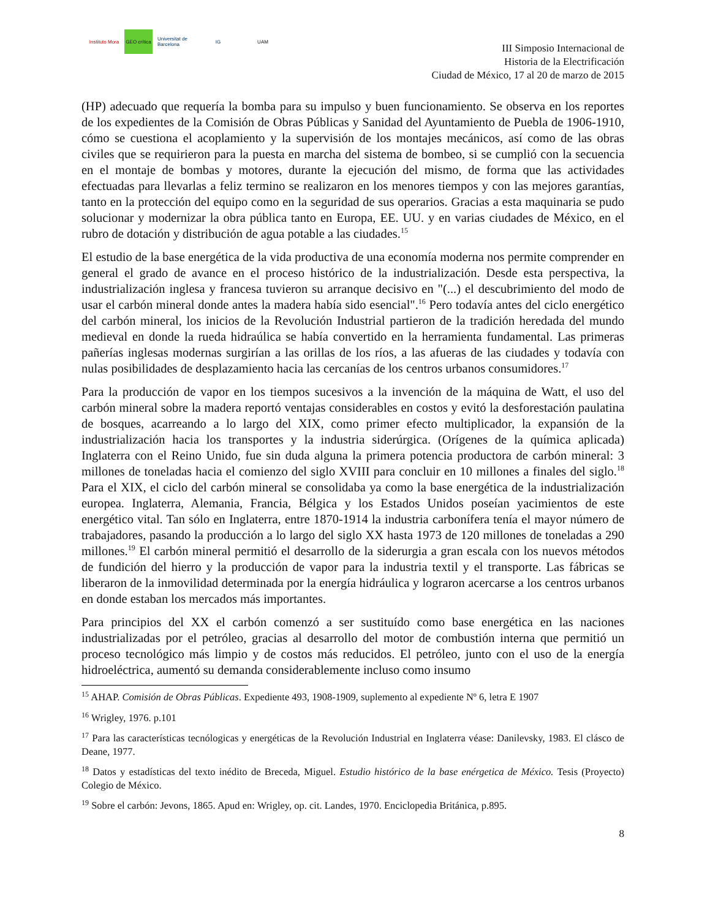Instituto Mora
GEO crítica
Universitat de Barcelona
IG UAM
III Simposio Internacional de
Historia de la Electrificación
Ciudad de México, 17 al 20 de marzo de 2015
(HP) adecuado que requería la bomba para su impulso y buen funcionamiento. Se observa en los reportes de los expedientes de la Comisión de Obras Públicas y Sanidad del Ayuntamiento de Puebla de 1906-1910, cómo se cuestiona el acoplamiento y la supervisión de los montajes mecánicos, así como de las obras civiles que se requirieron para la puesta en marcha del sistema de bombeo, si se cumplió con la secuencia en el montaje de bombas y motores, durante la ejecución del mismo, de forma que las actividades efectuadas para llevarlas a feliz termino se realizaron en los menores tiempos y con las mejores garantías, tanto en la protección del equipo como en la seguridad de sus operarios. Gracias a esta maquinaria se pudo solucionar y modernizar la obra pública tanto en Europa, EE. UU. y en varias ciudades de México, en el rubro de dotación y distribución de agua potable a las ciudades.<sup>15</sup>
El estudio de la base energética de la vida productiva de una economía moderna nos permite comprender en general el grado de avance en el proceso histórico de la industrialización. Desde esta perspectiva, la industrialización inglesa y francesa tuvieron su arranque decisivo en "(...) el descubrimiento del modo de usar el carbón mineral donde antes la madera había sido esencial".<sup>16</sup> Pero todavía antes del ciclo energético del carbón mineral, los inicios de la Revolución Industrial partieron de la tradición heredada del mundo medieval en donde la rueda hidraúlica se había convertido en la herramienta fundamental. Las primeras pañerías inglesas modernas surgirían a las orillas de los ríos, a las afueras de las ciudades y todavía con nulas posibilidades de desplazamiento hacia las cercanías de los centros urbanos consumidores.<sup>17</sup>
Para la producción de vapor en los tiempos sucesivos a la invención de la máquina de Watt, el uso del carbón mineral sobre la madera reportó ventajas considerables en costos y evitó la desforestación paulatina de bosques, acarreando a lo largo del XIX, como primer efecto multiplicador, la expansión de la industrialización hacia los transportes y la industria siderúrgica. (Orígenes de la química aplicada) Inglaterra con el Reino Unido, fue sin duda alguna la primera potencia productora de carbón mineral: 3 millones de toneladas hacia el comienzo del siglo XVIII para concluir en 10 millones a finales del siglo.<sup>18</sup> Para el XIX, el ciclo del carbón mineral se consolidaba ya como la base energética de la industrialización europea. Inglaterra, Alemania, Francia, Bélgica y los Estados Unidos poseían yacimientos de este energético vital. Tan sólo en Inglaterra, entre 1870-1914 la industria carbonífera tenía el mayor número de trabajadores, pasando la producción a lo largo del siglo XX hasta 1973 de 120 millones de toneladas a 290 millones.<sup>19</sup> El carbón mineral permitió el desarrollo de la siderurgia a gran escala con los nuevos métodos de fundición del hierro y la producción de vapor para la industria textil y el transporte. Las fábricas se liberaron de la inmovilidad determinada por la energía hidráulica y lograron acercarse a los centros urbanos en donde estaban los mercados más importantes.
Para principios del XX el carbón comenzó a ser sustituído como base energética en las naciones industrializadas por el petróleo, gracias al desarrollo del motor de combustión interna que permitió un proceso tecnológico más limpio y de costos más reducidos. El petróleo, junto con el uso de la energía hidroeléctrica, aumentó su demanda considerablemente incluso como insumo
<sup>15</sup> AHAP. Comisión de Obras Públicas. Expediente 493, 1908-1909, suplemento al expediente Nº 6, letra E 1907
<sup>16</sup> Wrigley, 1976. p.101
<sup>17</sup> Para las características tecnólogicas y energéticas de la Revolución Industrial en Inglaterra véase: Danilevsky, 1983. El clásco de Deane, 1977.
<sup>18</sup> Datos y estadísticas del texto inédito de Breceda, Miguel. Estudio histórico de la base enérgetica de México. Tesis (Proyecto) Colegio de México.
<sup>19</sup> Sobre el carbón: Jevons, 1865. Apud en: Wrigley, op. cit. Landes, 1970. Enciclopedia Británica, p.895.
8